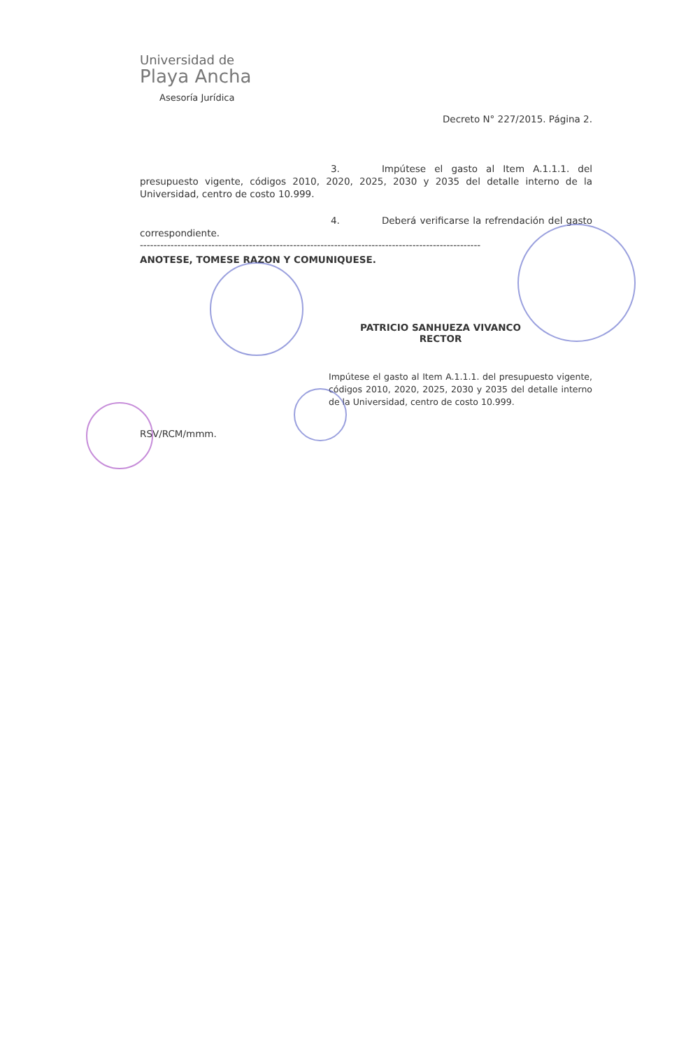Universidad de
Playa Ancha
Asesoría Jurídica
Decreto N° 227/2015. Página 2.
3. Impútese el gasto al Item A.1.1.1. del presupuesto vigente, códigos 2010, 2020, 2025, 2030 y 2035 del detalle interno de la Universidad, centro de costo 10.999.
4. Deberá verificarse la refrendación del gasto correspondiente.
----------------------------------------------------------------------------------------------------
ANOTESE, TOMESE RAZON Y COMUNIQUESE.
PATRICIO SANHUEZA VIVANCO
RECTOR
Impútese el gasto al Item A.1.1.1. del presupuesto vigente, códigos 2010, 2020, 2025, 2030 y 2035 del detalle interno de la Universidad, centro de costo 10.999.
RSV/RCM/mmm.